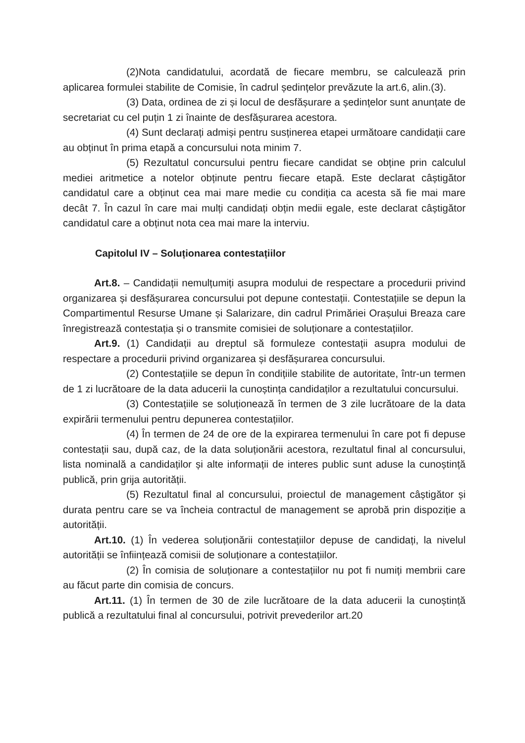(2)Nota candidatului, acordată de fiecare membru, se calculează prin aplicarea formulei stabilite de Comisie, în cadrul ședințelor prevăzute la art.6, alin.(3).
(3) Data, ordinea de zi și locul de desfășurare a ședințelor sunt anunțate de secretariat cu cel puțin 1 zi înainte de desfășurarea acestora.
(4) Sunt declarați admiși pentru susținerea etapei următoare candidații care au obținut în prima etapă a concursului nota minim 7.
(5) Rezultatul concursului pentru fiecare candidat se obține prin calculul mediei aritmetice a notelor obținute pentru fiecare etapă. Este declarat câștigător candidatul care a obținut cea mai mare medie cu condiția ca acesta să fie mai mare decât 7. În cazul în care mai mulți candidați obțin medii egale, este declarat câștigător candidatul care a obținut nota cea mai mare la interviu.
Capitolul IV – Soluționarea contestațiilor
Art.8. – Candidații nemulțumiți asupra modului de respectare a procedurii privind organizarea și desfășurarea concursului pot depune contestații. Contestațiile se depun la Compartimentul Resurse Umane și Salarizare, din cadrul Primăriei Orașului Breaza care înregistrează contestația și o transmite comisiei de soluționare a contestațiilor.
Art.9. (1) Candidații au dreptul să formuleze contestații asupra modului de respectare a procedurii privind organizarea și desfășurarea concursului.
(2) Contestațiile se depun în condițiile stabilite de autoritate, într-un termen de 1 zi lucrătoare de la data aducerii la cunoștința candidaților a rezultatului concursului.
(3) Contestațiile se soluționează în termen de 3 zile lucrătoare de la data expirării termenului pentru depunerea contestațiilor.
(4) În termen de 24 de ore de la expirarea termenului în care pot fi depuse contestații sau, după caz, de la data soluționării acestora, rezultatul final al concursului, lista nominală a candidaților și alte informații de interes public sunt aduse la cunoștință publică, prin grija autorității.
(5) Rezultatul final al concursului, proiectul de management câștigător și durata pentru care se va încheia contractul de management se aprobă prin dispoziție a autorității.
Art.10. (1) În vederea soluționării contestațiilor depuse de candidați, la nivelul autorității se înființează comisii de soluționare a contestațiilor.
(2) În comisia de soluționare a contestațiilor nu pot fi numiți membrii care au făcut parte din comisia de concurs.
Art.11. (1) În termen de 30 de zile lucrătoare de la data aducerii la cunoștință publică a rezultatului final al concursului, potrivit prevederilor art.20